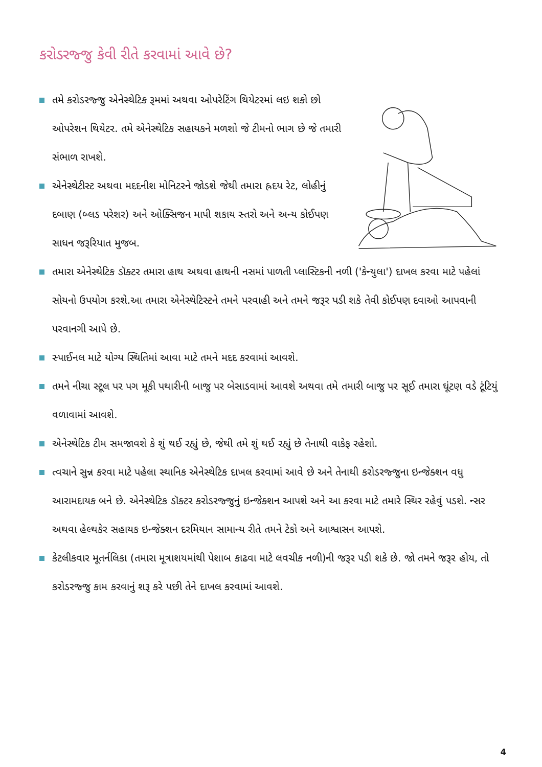કરોડરજ્જુ કેવી રીતે કરવામાં આવે છે?
તમે કરોડરજ્જુ એનેસ્થેટિક રૂમમાં અથવા ઓપરેટિંગ થિયેટરમાં લઇ શકો છો ઓપરેશન થિયેટર. તમે એનેસ્થેટિક સહાયકને મળશો જે ટીમનો ભાગ છે જે તમારી સંભાળ રાખશે.
એનેસ્થેટીસ્ટ અથવા મદદનીશ મોનિટરને જોડશે જેથી તમારા હ્રદય રેટ, લોહીનું દબાણ (બ્લડ પરેશર) અને ઓક્સિજન માપી શકાય સ્તરો અને અન્ય કોઈપણ સાધન જરૂરિયાત મુજબ.
તમારા એનેસ્થેટિક ડૉક્ટર તમારા હાથ અથવા હાથની નસમાં પાળતી પ્લાસ્ટિકની નળી ('કેન્યુલા') દાખલ કરવા માટે પહેલાં સોયનો ઉપયોગ કરશે.આ તમારા એનેસ્થેટિસ્ટને તમને પરવાહી અને તમને જરૂર પડી શકે તેવી કોઈપણ દવાઓ આપવાની પરવાનગી આપે છે.
સ્પાઈનલ માટે યોગ્ય સ્થિતિમાં આવા માટે તમને મદદ કરવામાં આવશે.
તમને નીચા સ્ટૂલ પર પગ મૂકી પથારીની બાજુ પર બેસાડવામાં આવશે અથવા તમે તમારી બાજુ પર સૂઈ તમારા ઘૂંટણ વડે ટૂંટિયું વળાવામાં આવશે.
એનેસ્થેટિક ટીમ સમજાવશે કે શું થઈ રહ્યું છે, જેથી તમે શું થઈ રહ્યું છે તેનાથી વાકેફ રહેશો.
ત્વચાને સુન્ન કરવા માટે પહેલા સ્થાનિક એનેસ્થેટિક દાખલ કરવામાં આવે છે અને તેનાથી કરોડરજ્જુના ઇન્જેક્શન વધુ આરામદાયક બને છે. એનેસ્થેટિક ડૉક્ટર કરોડરજ્જુનું ઇન્જેક્શન આપશે અને આ કરવા માટે તમારે સ્થિર રહેવું પડશે. ન્સર અથવા હેલ્થકેર સહાયક ઇન્જેક્શન દરમિયાન સામાન્ય રીતે તમને ટેકો અને આશ્વાસન આપશે.
કેટલીકવાર મૂતર્નલિકા (તમારા મૂત્રાશયમાંથી પેશાબ કાઢવા માટે લવચીક નળી)ની જરૂર પડી શકે છે. જો તમને જરૂર હોય, તો કરોડરજ્જુ કામ કરવાનું શરૂ કરે પછી તેને દાખલ કરવામાં આવશે.
4